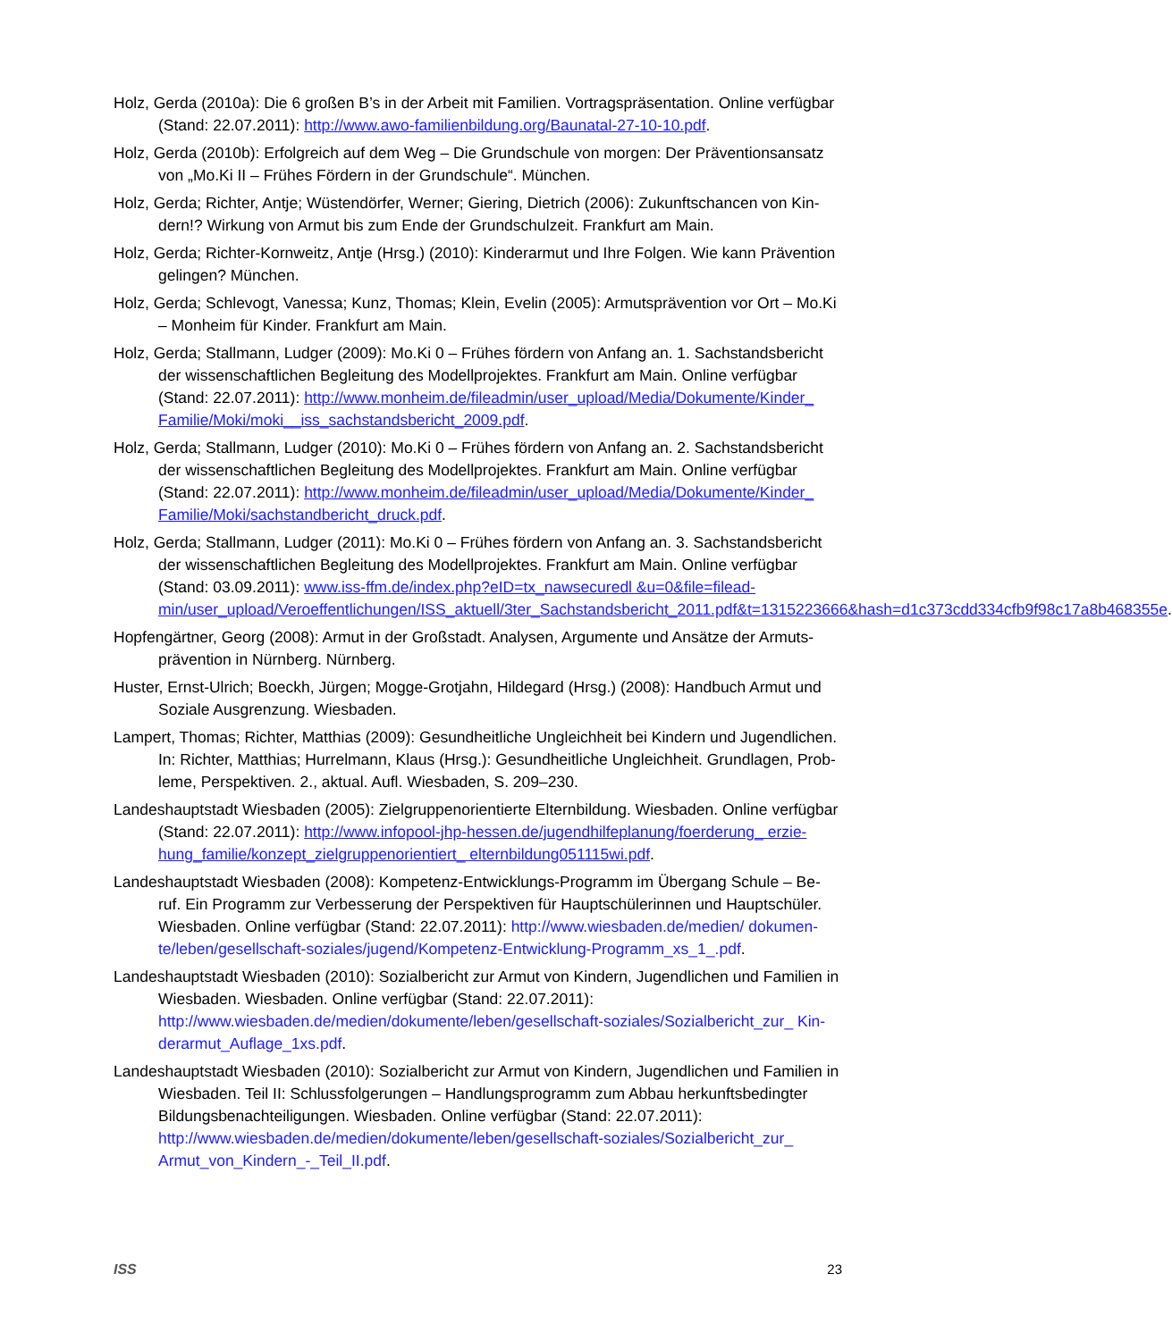Holz, Gerda (2010a): Die 6 großen B’s in der Arbeit mit Familien. Vortragspräsentation. Online verfügbar (Stand: 22.07.2011): http://www.awo-familienbildung.org/Baunatal-27-10-10.pdf.
Holz, Gerda (2010b): Erfolgreich auf dem Weg – Die Grundschule von morgen: Der Präventionsansatz von „Mo.Ki II – Frühes Fördern in der Grundschule“. München.
Holz, Gerda; Richter, Antje; Wüstendörfer, Werner; Giering, Dietrich (2006): Zukunftschancen von Kin-dern!? Wirkung von Armut bis zum Ende der Grundschulzeit. Frankfurt am Main.
Holz, Gerda; Richter-Kornweitz, Antje (Hrsg.) (2010): Kinderarmut und Ihre Folgen. Wie kann Prävention gelingen? München.
Holz, Gerda; Schlevogt, Vanessa; Kunz, Thomas; Klein, Evelin (2005): Armutsprävention vor Ort – Mo.Ki – Monheim für Kinder. Frankfurt am Main.
Holz, Gerda; Stallmann, Ludger (2009): Mo.Ki 0 – Frühes fördern von Anfang an. 1. Sachstandsbericht der wissenschaftlichen Begleitung des Modellprojektes. Frankfurt am Main. Online verfügbar (Stand: 22.07.2011): http://www.monheim.de/fileadmin/user_upload/Media/Dokumente/Kinder_ Familie/Moki/moki__iss_sachstandsbericht_2009.pdf.
Holz, Gerda; Stallmann, Ludger (2010): Mo.Ki 0 – Frühes fördern von Anfang an. 2. Sachstandsbericht der wissenschaftlichen Begleitung des Modellprojektes. Frankfurt am Main. Online verfügbar (Stand: 22.07.2011): http://www.monheim.de/fileadmin/user_upload/Media/Dokumente/Kinder_ Familie/Moki/sachstandbericht_druck.pdf.
Holz, Gerda; Stallmann, Ludger (2011): Mo.Ki 0 – Frühes fördern von Anfang an. 3. Sachstandsbericht der wissenschaftlichen Begleitung des Modellprojektes. Frankfurt am Main. Online verfügbar (Stand: 03.09.2011): www.iss-ffm.de/index.php?eID=tx_nawsecuredl &u=0&file=filead-min/user_upload/Veroeffentlichungen/ISS_aktuell/3ter_Sachstandsbericht_2011.pdf&t=1315223666&hash=d1c373cdd334cfb9f98c17a8b468355e.
Hopfengärtner, Georg (2008): Armut in der Großstadt. Analysen, Argumente und Ansätze der Armuts-prävention in Nürnberg. Nürnberg.
Huster, Ernst-Ulrich; Boeckh, Jürgen; Mogge-Grotjahn, Hildegard (Hrsg.) (2008): Handbuch Armut und Soziale Ausgrenzung. Wiesbaden.
Lampert, Thomas; Richter, Matthias (2009): Gesundheitliche Ungleichheit bei Kindern und Jugendlichen. In: Richter, Matthias; Hurrelmann, Klaus (Hrsg.): Gesundheitliche Ungleichheit. Grundlagen, Prob-leme, Perspektiven. 2., aktual. Aufl. Wiesbaden, S. 209–230.
Landeshauptstadt Wiesbaden (2005): Zielgruppenorientierte Elternbildung. Wiesbaden. Online verfügbar (Stand: 22.07.2011): http://www.infopool-jhp-hessen.de/jugendhilfeplanung/foerderung_ erzie-hung_familie/konzept_zielgruppenorientiert_ elternbildung051115wi.pdf.
Landeshauptstadt Wiesbaden (2008): Kompetenz-Entwicklungs-Programm im Übergang Schule – Be-ruf. Ein Programm zur Verbesserung der Perspektiven für Hauptschülerinnen und Hauptschüler. Wiesbaden. Online verfügbar (Stand: 22.07.2011): http://www.wiesbaden.de/medien/ dokumen-te/leben/gesellschaft-soziales/jugend/Kompetenz-Entwicklung-Programm_xs_1_.pdf.
Landeshauptstadt Wiesbaden (2010): Sozialbericht zur Armut von Kindern, Jugendlichen und Familien in Wiesbaden. Wiesbaden. Online verfügbar (Stand: 22.07.2011): http://www.wiesbaden.de/medien/dokumente/leben/gesellschaft-soziales/Sozialbericht_zur_ Kin-derarmut_Auflage_1xs.pdf.
Landeshauptstadt Wiesbaden (2010): Sozialbericht zur Armut von Kindern, Jugendlichen und Familien in Wiesbaden. Teil II: Schlussfolgerungen – Handlungsprogramm zum Abbau herkunftsbedingter Bildungsbenachteiligungen. Wiesbaden. Online verfügbar (Stand: 22.07.2011): http://www.wiesbaden.de/medien/dokumente/leben/gesellschaft-soziales/Sozialbericht_zur_ Armut_von_Kindern_-_Teil_II.pdf.
ISS 23